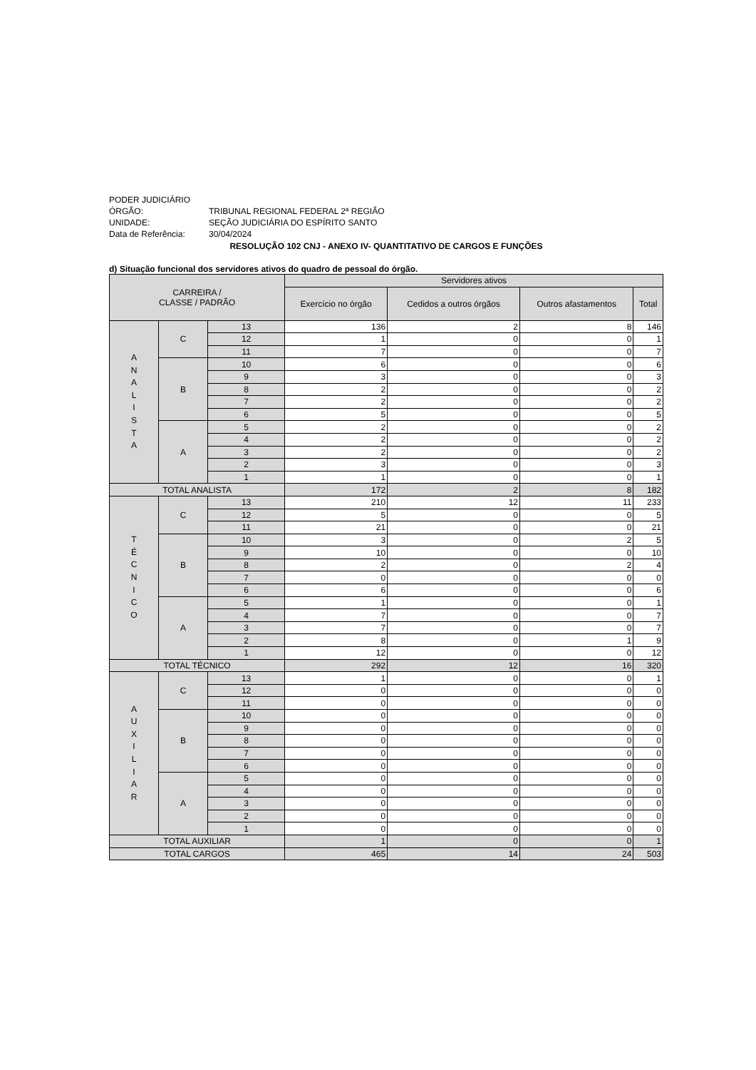PODER JUDICIÁRIO
ÓRGÃO: TRIBUNAL REGIONAL FEDERAL 2ª REGIÃO
UNIDADE: SEÇÃO JUDICIÁRIA DO ESPÍRITO SANTO
Data de Referência: 30/04/2024
RESOLUÇÃO 102 CNJ - ANEXO IV- QUANTITATIVO DE CARGOS E FUNÇÕES
d) Situação funcional dos servidores ativos do quadro de pessoal do órgão.
| CARREIRA / CLASSE / PADRÃO | | | Servidores ativos | | | |
| --- | --- | --- | --- | --- | --- | --- |
| | | | Exercício no órgão | Cedidos a outros órgãos | Outros afastamentos | Total |
| A N A L I S T A | C | 13 | 136 | 2 | 8 | 146 |
| | | 12 | 1 | 0 | 0 | 1 |
| | | 11 | 7 | 0 | 0 | 7 |
| | B | 10 | 6 | 0 | 0 | 6 |
| | | 9 | 3 | 0 | 0 | 3 |
| | | 8 | 2 | 0 | 0 | 2 |
| | | 7 | 2 | 0 | 0 | 2 |
| | | 6 | 5 | 0 | 0 | 5 |
| | A | 5 | 2 | 0 | 0 | 2 |
| | | 4 | 2 | 0 | 0 | 2 |
| | | 3 | 2 | 0 | 0 | 2 |
| | | 2 | 3 | 0 | 0 | 3 |
| | | 1 | 1 | 0 | 0 | 1 |
| TOTAL ANALISTA | | | 172 | 2 | 8 | 182 |
| T É C N I C O | C | 13 | 210 | 12 | 11 | 233 |
| | | 12 | 5 | 0 | 0 | 5 |
| | | 11 | 21 | 0 | 0 | 21 |
| | B | 10 | 3 | 0 | 2 | 5 |
| | | 9 | 10 | 0 | 0 | 10 |
| | | 8 | 2 | 0 | 2 | 4 |
| | | 7 | 0 | 0 | 0 | 0 |
| | | 6 | 6 | 0 | 0 | 6 |
| | A | 5 | 1 | 0 | 0 | 1 |
| | | 4 | 7 | 0 | 0 | 7 |
| | | 3 | 7 | 0 | 0 | 7 |
| | | 2 | 8 | 0 | 1 | 9 |
| | | 1 | 12 | 0 | 0 | 12 |
| TOTAL TÉCNICO | | | 292 | 12 | 16 | 320 |
| A U X I L I A R | C | 13 | 1 | 0 | 0 | 1 |
| | | 12 | 0 | 0 | 0 | 0 |
| | | 11 | 0 | 0 | 0 | 0 |
| | B | 10 | 0 | 0 | 0 | 0 |
| | | 9 | 0 | 0 | 0 | 0 |
| | | 8 | 0 | 0 | 0 | 0 |
| | | 7 | 0 | 0 | 0 | 0 |
| | | 6 | 0 | 0 | 0 | 0 |
| | A | 5 | 0 | 0 | 0 | 0 |
| | | 4 | 0 | 0 | 0 | 0 |
| | | 3 | 0 | 0 | 0 | 0 |
| | | 2 | 0 | 0 | 0 | 0 |
| | | 1 | 0 | 0 | 0 | 0 |
| TOTAL AUXILIAR | | | 1 | 0 | 0 | 1 |
| TOTAL CARGOS | | | 465 | 14 | 24 | 503 |